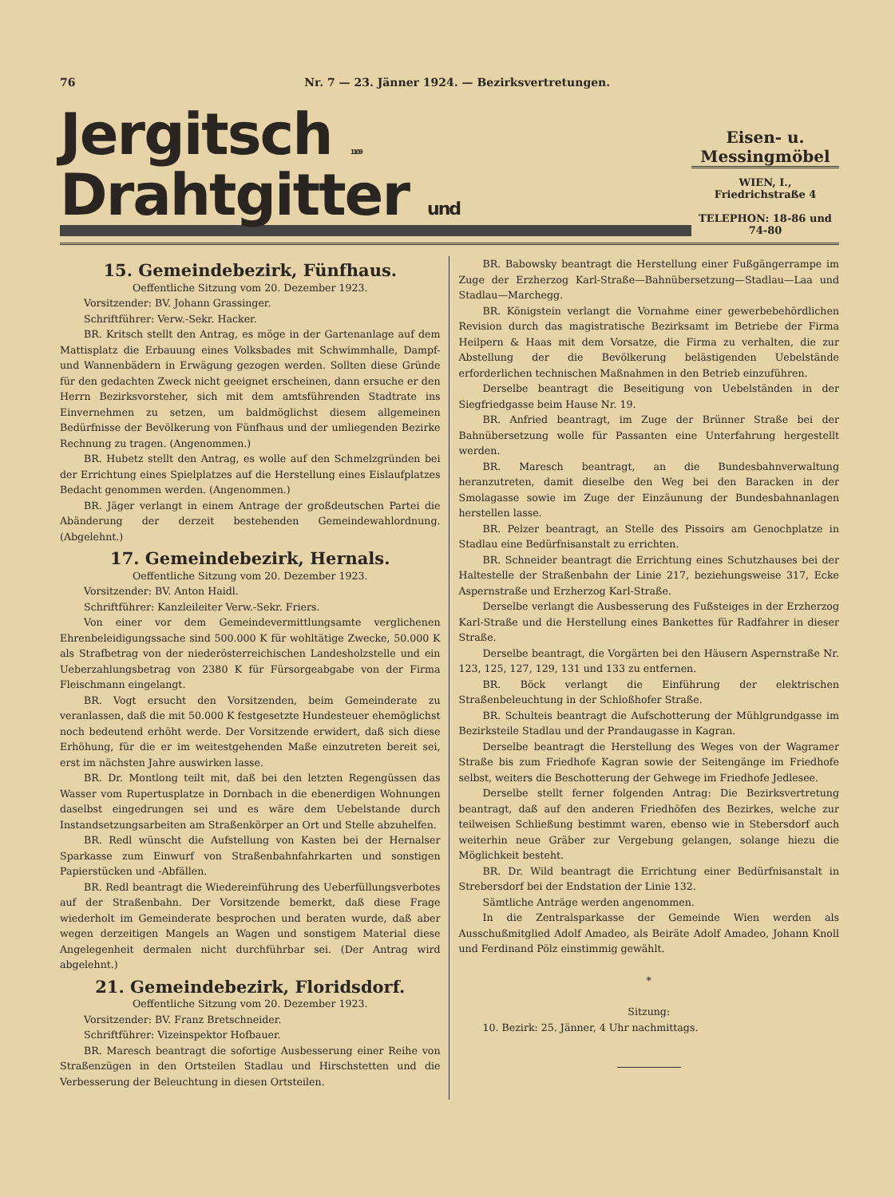76 Nr. 7 — 23. Jänner 1924. — Bezirksvertretungen.
Jergitsch 1109 Drahtgitter und
Eisen- u. Messingmöbel
WIEN, I.,
Friedrichstraße 4
TELEPHON: 18-86 und 74-80
15. Gemeindebezirk, Fünfhaus.
Oeffentliche Sitzung vom 20. Dezember 1923.
Vorsitzender: BV. Johann Grassinger.
Schriftführer: Verw.-Sekr. Hacker.
BR. Kritsch stellt den Antrag, es möge in der Gartenanlage auf dem Mattisplatz die Erbauung eines Volksbades mit Schwimmhalle, Dampf- und Wannenbädern in Erwägung gezogen werden. Sollten diese Gründe für den gedachten Zweck nicht geeignet erscheinen, dann ersuche er den Herrn Bezirksvorsteher, sich mit dem amtsführenden Stadtrate ins Einvernehmen zu setzen, um baldmöglichst diesem allgemeinen Bedürfnisse der Bevölkerung von Fünfhaus und der umliegenden Bezirke Rechnung zu tragen. (Angenommen.)
BR. Hubetz stellt den Antrag, es wolle auf den Schmelzgründen bei der Errichtung eines Spielplatzes auf die Herstellung eines Eislaufplatzes Bedacht genommen werden. (Angenommen.)
BR. Jäger verlangt in einem Antrage der großdeutschen Partei die Abänderung der derzeit bestehenden Gemeindewahlordnung. (Abgelehnt.)
17. Gemeindebezirk, Hernals.
Oeffentliche Sitzung vom 20. Dezember 1923.
Vorsitzender: BV. Anton Haidl.
Schriftführer: Kanzleileiter Verw.-Sekr. Friers.
Von einer vor dem Gemeindevermittlungsamte verglichenen Ehrenbeleidigungssache sind 500.000 K für wohltätige Zwecke, 50.000 K als Strafbetrag von der niederösterreichischen Landesholzstelle und ein Ueberzahlungsbetrag von 2380 K für Fürsorgeabgabe von der Firma Fleischmann eingelangt.
BR. Vogt ersucht den Vorsitzenden, beim Gemeinderate zu veranlassen, daß die mit 50.000 K festgesetzte Hundesteuer ehemöglichst noch bedeutend erhöht werde. Der Vorsitzende erwidert, daß sich diese Erhöhung, für die er im weitestgehenden Maße einzutreten bereit sei, erst im nächsten Jahre auswirken lasse.
BR. Dr. Montlong teilt mit, daß bei den letzten Regengüssen das Wasser vom Rupertusplatze in Dornbach in die ebenerdigen Wohnungen daselbst eingedrungen sei und es wäre dem Uebelstande durch Instandsetzungsarbeiten am Straßenkörper an Ort und Stelle abzuhelfen.
BR. Redl wünscht die Aufstellung von Kasten bei der Hernalser Sparkasse zum Einwurf von Straßenbahnfahrkarten und sonstigen Papierstücken und -Abfällen.
BR. Redl beantragt die Wiedereinführung des Ueberfüllungsverbotes auf der Straßenbahn. Der Vorsitzende bemerkt, daß diese Frage wiederholt im Gemeinderate besprochen und beraten wurde, daß aber wegen derzeitigen Mangels an Wagen und sonstigem Material diese Angelegenheit dermalen nicht durchführbar sei. (Der Antrag wird abgelehnt.)
21. Gemeindebezirk, Floridsdorf.
Oeffentliche Sitzung vom 20. Dezember 1923.
Vorsitzender: BV. Franz Bretschneider.
Schriftführer: Vizeinspektor Hofbauer.
BR. Maresch beantragt die sofortige Ausbesserung einer Reihe von Straßenzügen in den Ortsteilen Stadlau und Hirschstetten und die Verbesserung der Beleuchtung in diesen Ortsteilen.
BR. Babowsky beantragt die Herstellung einer Fußgängerrampe im Zuge der Erzherzog Karl-Straße—Bahnübersetzung—Stadlau—Laa und Stadlau—Marchegg.
BR. Königstein verlangt die Vornahme einer gewerbebehördlichen Revision durch das magistratische Bezirksamt im Betriebe der Firma Heilpern & Haas mit dem Vorsatze, die Firma zu verhalten, die zur Abstellung der die Bevölkerung belästigenden Uebelstände erforderlichen technischen Maßnahmen in den Betrieb einzuführen.
Derselbe beantragt die Beseitigung von Uebelständen in der Siegfriedgasse beim Hause Nr. 19.
BR. Anfried beantragt, im Zuge der Brünner Straße bei der Bahnübersetzung wolle für Passanten eine Unterfahrung hergestellt werden.
BR. Maresch beantragt, an die Bundesbahnverwaltung heranzutreten, damit dieselbe den Weg bei den Baracken in der Smolagasse sowie im Zuge der Einzäunung der Bundesbahnanlagen herstellen lasse.
BR. Pelzer beantragt, an Stelle des Pissoirs am Genochplatze in Stadlau eine Bedürfnisanstalt zu errichten.
BR. Schneider beantragt die Errichtung eines Schutzhauses bei der Haltestelle der Straßenbahn der Linie 217, beziehungsweise 317, Ecke Aspernstraße und Erzherzog Karl-Straße.
Derselbe verlangt die Ausbesserung des Fußsteiges in der Erzherzog Karl-Straße und die Herstellung eines Bankettes für Radfahrer in dieser Straße.
Derselbe beantragt, die Vorgärten bei den Häusern Aspernstraße Nr. 123, 125, 127, 129, 131 und 133 zu entfernen.
BR. Böck verlangt die Einführung der elektrischen Straßenbeleuchtung in der Schloßhofer Straße.
BR. Schulteis beantragt die Aufschotterung der Mühlgrundgasse im Bezirksteile Stadlau und der Prandaugasse in Kagran.
Derselbe beantragt die Herstellung des Weges von der Wagramer Straße bis zum Friedhofe Kagran sowie der Seitengänge im Friedhofe selbst, weiters die Beschotterung der Gehwege im Friedhofe Jedlesee.
Derselbe stellt ferner folgenden Antrag: Die Bezirksvertretung beantragt, daß auf den anderen Friedhöfen des Bezirkes, welche zur teilweisen Schließung bestimmt waren, ebenso wie in Stebersdorf auch weiterhin neue Gräber zur Vergebung gelangen, solange hiezu die Möglichkeit besteht.
BR. Dr. Wild beantragt die Errichtung einer Bedürfnisanstalt in Strebersdorf bei der Endstation der Linie 132.
Sämtliche Anträge werden angenommen.
In die Zentralsparkasse der Gemeinde Wien werden als Ausschußmitglied Adolf Amadeo, als Beiräte Adolf Amadeo, Johann Knoll und Ferdinand Pölz einstimmig gewählt.
*
Sitzung:
10. Bezirk: 25. Jänner, 4 Uhr nachmittags.